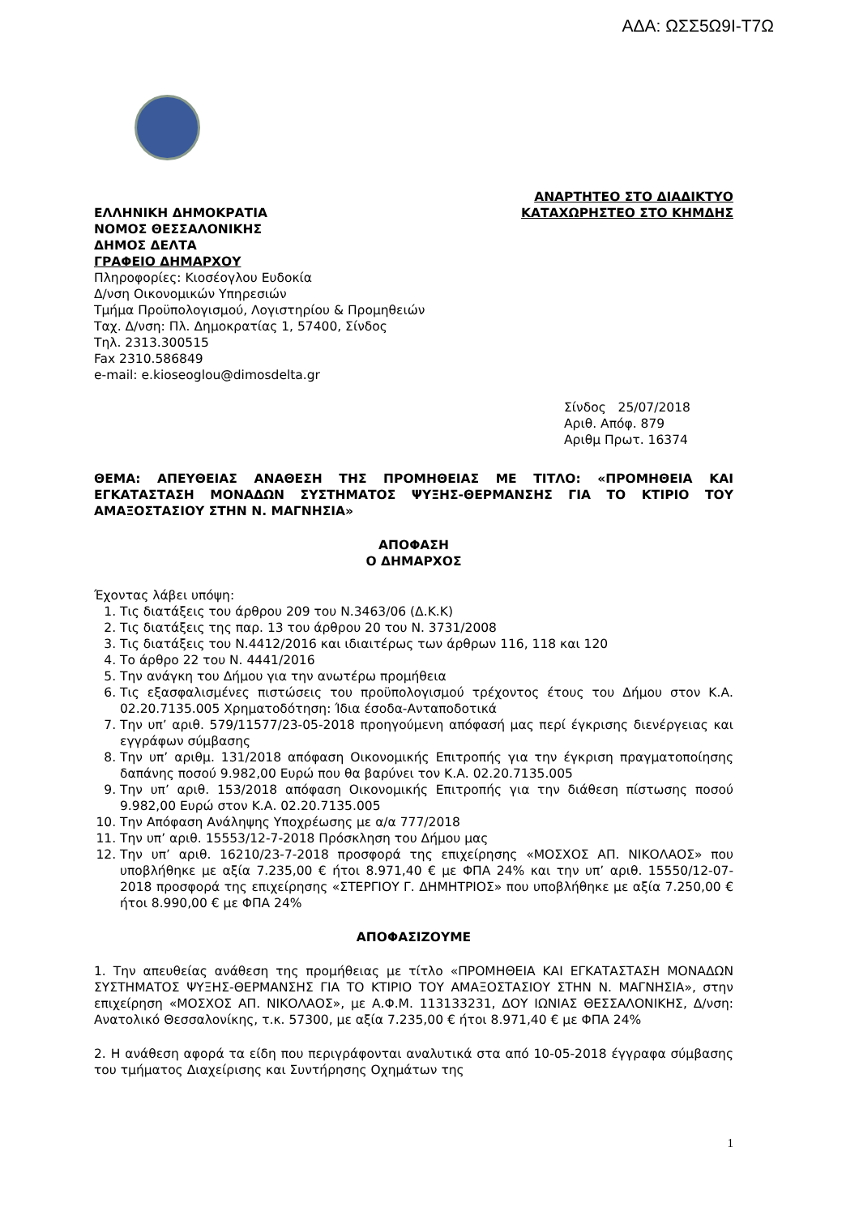ΑΔΑ: ΩΣΣ5Ω9Ι-Τ7Ω
ΕΛΛΗΝΙΚΗ ΔΗΜΟΚΡΑΤΙΑ
ΝΟΜΟΣ ΘΕΣΣΑΛΟΝΙΚΗΣ
ΔΗΜΟΣ ΔΕΛΤΑ
ΓΡΑΦΕΙΟ ΔΗΜΑΡΧΟΥ
Πληροφορίες: Κιοσέογλου Ευδοκία
Δ/νση Οικονομικών Υπηρεσιών
Τμήμα Προϋπολογισμού, Λογιστηρίου & Προμηθειών
Ταχ. Δ/νση: Πλ. Δημοκρατίας 1, 57400, Σίνδος
Τηλ. 2313.300515
Fax 2310.586849
e-mail: e.kioseoglou@dimosdelta.gr
ΑΝΑΡΤΗΤΕΟ ΣΤΟ ΔΙΑΔΙΚΤΥΟ
ΚΑΤΑΧΩΡΗΣΤΕΟ ΣΤΟ ΚΗΜΔΗΣ
Σίνδος 25/07/2018
Αριθ. Απόφ. 879
Αριθμ Πρωτ. 16374
ΘΕΜΑ: ΑΠΕΥΘΕΙΑΣ ΑΝΑΘΕΣΗ ΤΗΣ ΠΡΟΜΗΘΕΙΑΣ ΜΕ ΤΙΤΛΟ: «ΠΡΟΜΗΘΕΙΑ ΚΑΙ ΕΓΚΑΤΑΣΤΑΣΗ ΜΟΝΑΔΩΝ ΣΥΣΤΗΜΑΤΟΣ ΨΥΞΗΣ-ΘΕΡΜΑΝΣΗΣ ΓΙΑ ΤΟ ΚΤΙΡΙΟ ΤΟΥ ΑΜΑΞΟΣΤΑΣΙΟΥ ΣΤΗΝ Ν. ΜΑΓΝΗΣΙΑ»
ΑΠΟΦΑΣΗ
Ο ΔΗΜΑΡΧΟΣ
Έχοντας λάβει υπόψη:
1. Τις διατάξεις του άρθρου 209 του Ν.3463/06 (Δ.Κ.Κ)
2. Τις διατάξεις της παρ. 13 του άρθρου 20 του Ν. 3731/2008
3. Τις διατάξεις του Ν.4412/2016 και ιδιαιτέρως των άρθρων 116, 118 και 120
4. Το άρθρο 22 του Ν. 4441/2016
5. Την ανάγκη του Δήμου για την ανωτέρω προμήθεια
6. Τις εξασφαλισμένες πιστώσεις του προϋπολογισμού τρέχοντος έτους του Δήμου στον Κ.Α. 02.20.7135.005 Χρηματοδότηση: Ίδια έσοδα-Ανταποδοτικά
7. Την υπ’ αριθ. 579/11577/23-05-2018 προηγούμενη απόφασή μας περί έγκρισης διενέργειας και εγγράφων σύμβασης
8. Την υπ’ αριθμ. 131/2018 απόφαση Οικονομικής Επιτροπής για την έγκριση πραγματοποίησης δαπάνης ποσού 9.982,00 Ευρώ που θα βαρύνει τον Κ.Α. 02.20.7135.005
9. Την υπ’ αριθ. 153/2018 απόφαση Οικονομικής Επιτροπής για την διάθεση πίστωσης ποσού 9.982,00 Ευρώ στον Κ.Α. 02.20.7135.005
10. Την Απόφαση Ανάληψης Υποχρέωσης με α/α 777/2018
11. Την υπ’ αριθ. 15553/12-7-2018 Πρόσκληση του Δήμου μας
12. Την υπ’ αριθ. 16210/23-7-2018 προσφορά της επιχείρησης «ΜΟΣΧΟΣ ΑΠ. ΝΙΚΟΛΑΟΣ» που υποβλήθηκε με αξία 7.235,00 € ήτοι 8.971,40 € με ΦΠΑ 24% και την υπ’ αριθ. 15550/12-07-2018 προσφορά της επιχείρησης «ΣΤΕΡΓΙΟΥ Γ. ΔΗΜΗΤΡΙΟΣ» που υποβλήθηκε με αξία 7.250,00 € ήτοι 8.990,00 € με ΦΠΑ 24%
ΑΠΟΦΑΣΙΖΟΥΜΕ
1. Την απευθείας ανάθεση της προμήθειας με τίτλο «ΠΡΟΜΗΘΕΙΑ ΚΑΙ ΕΓΚΑΤΑΣΤΑΣΗ ΜΟΝΑΔΩΝ ΣΥΣΤΗΜΑΤΟΣ ΨΥΞΗΣ-ΘΕΡΜΑΝΣΗΣ ΓΙΑ ΤΟ ΚΤΙΡΙΟ ΤΟΥ ΑΜΑΞΟΣΤΑΣΙΟΥ ΣΤΗΝ Ν. ΜΑΓΝΗΣΙΑ», στην επιχείρηση «ΜΟΣΧΟΣ ΑΠ. ΝΙΚΟΛΑΟΣ», με Α.Φ.Μ. 113133231, ΔΟΥ ΙΩΝΙΑΣ ΘΕΣΣΑΛΟΝΙΚΗΣ, Δ/νση: Ανατολικό Θεσσαλονίκης, τ.κ. 57300, με αξία 7.235,00 € ήτοι 8.971,40 € με ΦΠΑ 24%
2. Η ανάθεση αφορά τα είδη που περιγράφονται αναλυτικά στα από 10-05-2018 έγγραφα σύμβασης του τμήματος Διαχείρισης και Συντήρησης Οχημάτων της
1